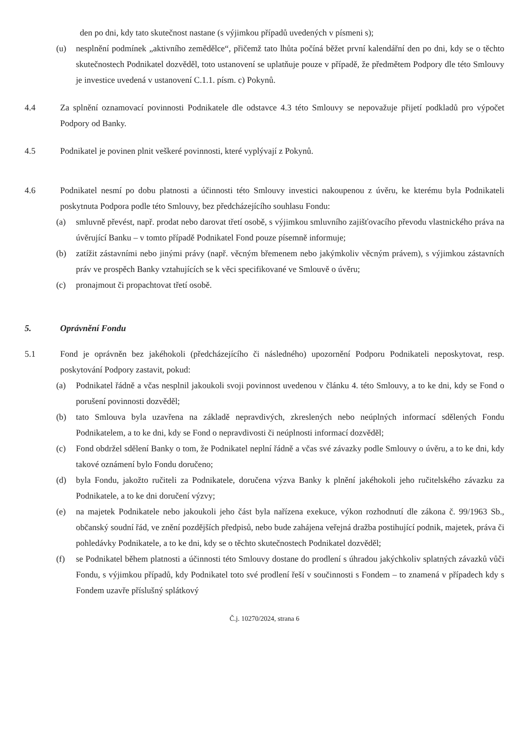den po dni, kdy tato skutečnost nastane (s výjimkou případů uvedených v písmeni s);
(u) nesplnění podmínek „aktivního zemědělce“, přičemž tato lhůta počíná běžet první kalendářní den po dni, kdy se o těchto skutečnostech Podnikatel dozvěděl, toto ustanovení se uplatňuje pouze v případě, že předmětem Podpory dle této Smlouvy je investice uvedená v ustanovení C.1.1. písm. c) Pokynů.
4.4 Za splnění oznamovací povinnosti Podnikatele dle odstavce 4.3 této Smlouvy se nepovažuje přijetí podkladů pro výpočet Podpory od Banky.
4.5 Podnikatel je povinen plnit veškeré povinnosti, které vyplývají z Pokynů.
4.6 Podnikatel nesmí po dobu platnosti a účinnosti této Smlouvy investici nakoupenou z úvěru, ke kterému byla Podnikateli poskytnuta Podpora podle této Smlouvy, bez předcházejícího souhlasu Fondu:
(a) smluvně převést, např. prodat nebo darovat třetí osobě, s výjimkou smluvního zajišťovacího převodu vlastnického práva na úvěrující Banku – v tomto případě Podnikatel Fond pouze písemně informuje;
(b) zatížit zástavními nebo jinými právy (např. věcným břemenem nebo jakýmkoliv věcným právem), s výjimkou zástavních práv ve prospěch Banky vztahujících se k věci specifikované ve Smlouvě o úvěru;
(c) pronajmout či propachtovat třetí osobě.
5. Oprávnění Fondu
5.1 Fond je oprávněn bez jakéhokoli (předcházejícího či následného) upozornění Podporu Podnikateli neposkytovat, resp. poskytování Podpory zastavit, pokud:
(a) Podnikatel řádně a včas nesplnil jakoukoli svoji povinnost uvedenou v článku 4. této Smlouvy, a to ke dni, kdy se Fond o porušení povinnosti dozvěděl;
(b) tato Smlouva byla uzavřena na základě nepravdivých, zkreslených nebo neúplných informací sdělených Fondu Podnikatelem, a to ke dni, kdy se Fond o nepravdivosti či neúplnosti informací dozvěděl;
(c) Fond obdržel sdělení Banky o tom, že Podnikatel neplní řádně a včas své závazky podle Smlouvy o úvěru, a to ke dni, kdy takové oznámení bylo Fondu doručeno;
(d) byla Fondu, jakožto ručiteli za Podnikatele, doručena výzva Banky k plnění jakéhokoli jeho ručitelského závazku za Podnikatele, a to ke dni doručení výzvy;
(e) na majetek Podnikatele nebo jakoukoli jeho část byla nařízena exekuce, výkon rozhodnutí dle zákona č. 99/1963 Sb., občanský soudní řád, ve znění pozdějších předpisů, nebo bude zahájena veřejná dražba postihující podnik, majetek, práva či pohledávky Podnikatele, a to ke dni, kdy se o těchto skutečnostech Podnikatel dozvěděl;
(f) se Podnikatel během platnosti a účinnosti této Smlouvy dostane do prodlení s úhradou jakýchkoliv splatných závazků vůči Fondu, s výjimkou případů, kdy Podnikatel toto své prodlení řeší v součinnosti s Fondem – to znamená v případech kdy s Fondem uzavře příslušný splátkový
Č.j. 10270/2024, strana 6